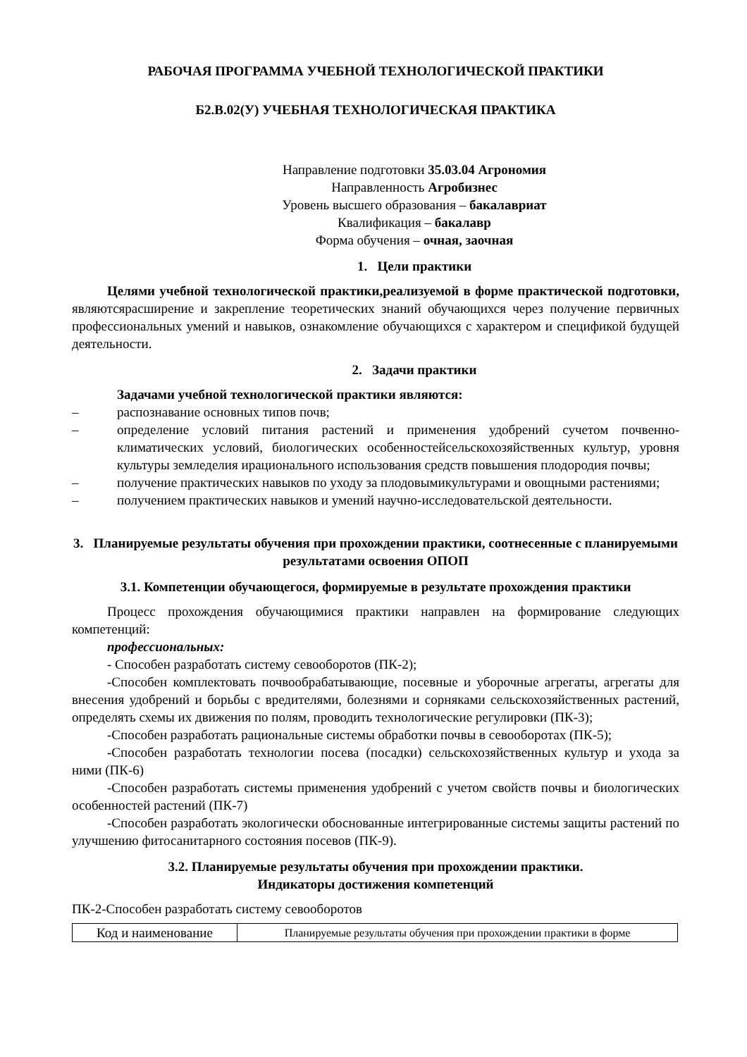РАБОЧАЯ ПРОГРАММА УЧЕБНОЙ ТЕХНОЛОГИЧЕСКОЙ ПРАКТИКИ
Б2.В.02(У) УЧЕБНАЯ ТЕХНОЛОГИЧЕСКАЯ ПРАКТИКА
Направление подготовки 35.03.04 Агрономия
Направленность Агробизнес
Уровень высшего образования – бакалавриат
Квалификация – бакалавр
Форма обучения – очная, заочная
1. Цели практики
Целями учебной технологической практики,реализуемой в форме практической подготовки, являютсярасширение и закрепление теоретических знаний обучающихся через получение первичных профессиональных умений и навыков, ознакомление обучающихся с характером и спецификой будущей деятельности.
2. Задачи практики
Задачами учебной технологической практики являются:
– распознавание основных типов почв;
– определение условий питания растений и применения удобрений сучетом почвенно-климатических условий, биологических особенностейсельскохозяйственных культур, уровня культуры земледелия ирационального использования средств повышения плодородия почвы;
– получение практических навыков по уходу за плодовымикультурами и овощными растениями;
– получением практических навыков и умений научно-исследовательской деятельности.
3. Планируемые результаты обучения при прохождении практики, соотнесенные с планируемыми результатами освоения ОПОП
3.1. Компетенции обучающегося, формируемые в результате прохождения практики
Процесс прохождения обучающимися практики направлен на формирование следующих компетенций:
профессиональных:
- Способен разработать систему севооборотов (ПК-2);
-Способен комплектовать почвообрабатывающие, посевные и уборочные агрегаты, агрегаты для внесения удобрений и борьбы с вредителями, болезнями и сорняками сельскохозяйственных растений, определять схемы их движения по полям, проводить технологические регулировки (ПК-3);
-Способен разработать рациональные системы обработки почвы в севооборотах (ПК-5);
-Способен разработать технологии посева (посадки) сельскохозяйственных культур и ухода за ними (ПК-6)
-Способен разработать системы применения удобрений с учетом свойств почвы и биологических особенностей растений (ПК-7)
-Способен разработать экологически обоснованные интегрированные системы защиты растений по улучшению фитосанитарного состояния посевов (ПК-9).
3.2. Планируемые результаты обучения при прохождении практики.
Индикаторы достижения компетенций
ПК-2-Способен разработать систему севооборотов
| Код и наименование | Планируемые результаты обучения при прохождении практики в форме |